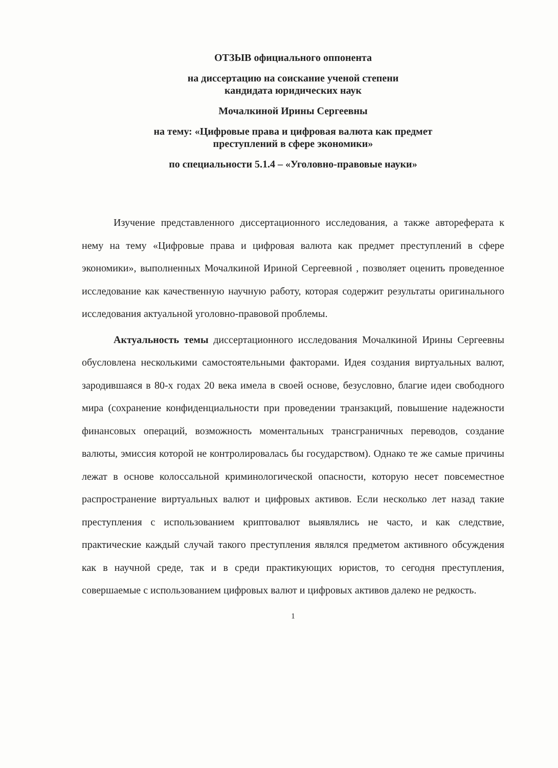ОТЗЫВ официального оппонента
на диссертацию на соискание ученой степени
кандидата юридических наук
Мочалкиной Ирины Сергеевны
на тему: «Цифровые права и цифровая валюта как предмет
преступлений в сфере экономики»
по специальности 5.1.4 – «Уголовно-правовые науки»
Изучение представленного диссертационного исследования, а также автореферата к нему на тему «Цифровые права и цифровая валюта как предмет преступлений в сфере экономики», выполненных Мочалкиной Ириной Сергеевной , позволяет оценить проведенное исследование как качественную научную работу, которая содержит результаты оригинального исследования актуальной уголовно-правовой проблемы.
Актуальность темы диссертационного исследования Мочалкиной Ирины Сергеевны обусловлена несколькими самостоятельными факторами. Идея создания виртуальных валют, зародившаяся в 80-х годах 20 века имела в своей основе, безусловно, благие идеи свободного мира (сохранение конфиденциальности при проведении транзакций, повышение надежности финансовых операций, возможность моментальных трансграничных переводов, создание валюты, эмиссия которой не контролировалась бы государством). Однако те же самые причины лежат в основе колоссальной криминологической опасности, которую несет повсеместное распространение виртуальных валют и цифровых активов. Если несколько лет назад такие преступления с использованием криптовалют выявлялись не часто, и как следствие, практические каждый случай такого преступления являлся предметом активного обсуждения как в научной среде, так и в среди практикующих юристов, то сегодня преступления, совершаемые с использованием цифровых валют и цифровых активов далеко не редкость.
1